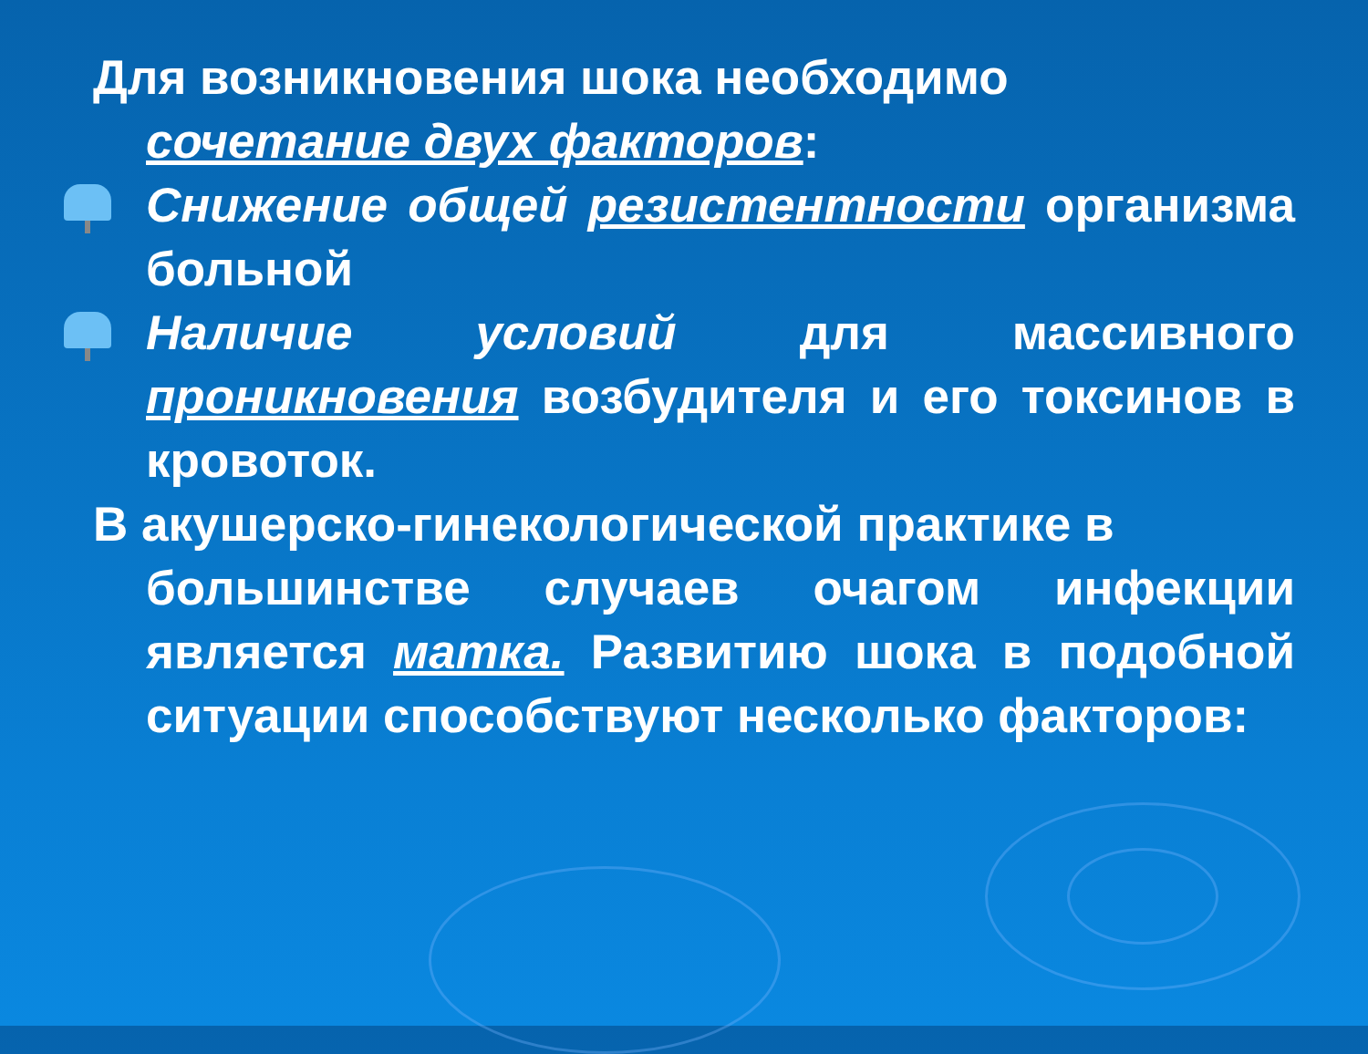Для возникновения шока необходимо
сочетание двух факторов:
Снижение общей резистентности организма больной
Наличие условий для массивного проникновения возбудителя и его токсинов в кровоток.
В акушерско-гинекологической практике в
большинстве случаев очагом инфекции является матка. Развитию шока в подобной ситуации способствуют несколько факторов: